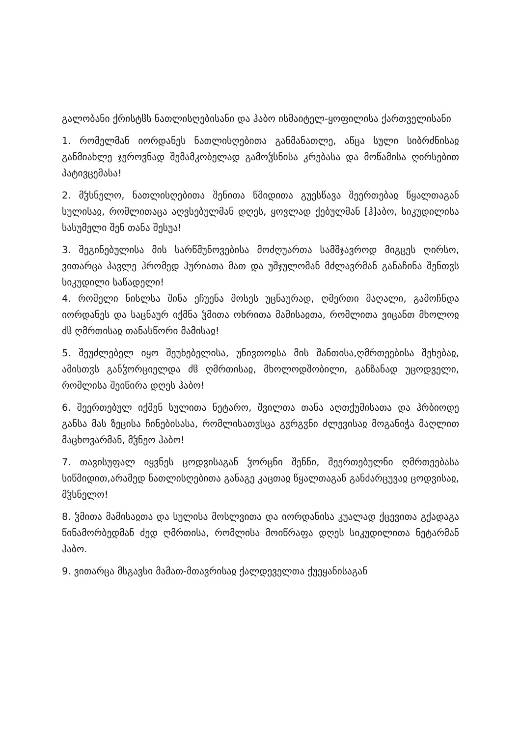გალობანი ქრისტჱს ნათლისღებისანი და ჰაბო ისმაიტელ-ყოფილისა ქართველისანი
1. რომელმან იორდანეს ნათლისღებითა განმანათლე, აწცა სული სიბრძნისაჲ განმიახლე ჯეროვნად შემამკობელად გამოჴსნისა კრებასა და მოწამისა ღირსებით პატივცემასა!
2. მჴსნელო, ნათლისღებითა შენითა წმიდითა გუესწავა შეერთებაჲ წყალთაგან სულისაჲ, რომლითაცა აღვსებულმან დღეს, ყოვლად ქებულმან [ჰ]აბო, სიკუდილისა სასუმელი შენ თანა შესუა!
3. შეგინებულისა მის სარწმუნოვებისა მოძღუართა სამშჯავროდ მიგცეს ღირსო, ვითარცა პავლე ჰრომედ ჰურიათა მათ და უშჯულომან მძლავრმან განაჩინა შენთჳს სიკუდილი საწადელი!
4. რომელი ნისლსა შინა ეჩუენა მოსეს უცნაურად, ღმერთი მაღალი, გამოჩნდა იორდანეს და საცნაურ იქმნა ჴმითა ოხრითა მამისაჲთა, რომლითა ვიცანთ მხოლოჲ ძჱ ღმრთისაჲ თანასწორი მამისაჲ!
5. შეუძლებელ იყო შეუხებელისა, უნივთოჲსა მის შანთისა,ღმრთეებისა შეხებაჲ, ამისთჳს განჴორციელდა ძჱ ღმრთისაჲ, მხოლოდშობილი, განზანად უცოდველი, რომლისა შეიწირა დღეს ჰაბო!
6. შეერთებულ იქმენ სულითა ნეტარო, შვილთა თანა აღთქუმისათა და ჰრბიოდე განსა მას ზეცისა ჩინებისასა, რომლისათჳსცა გჳრგჳნი ძლევისაჲ მოგანიჭა მაღლით მაცხოვარმან, მჴნეო ჰაბო!
7. თავისუფალ იყვნეს ცოდვისაგან ჴორცნი შენნი, შეერთებულნი ღმრთეებასა სიწმიდით,არამედ ნათლისღებითა განაგე კაცთაჲ წყალთაგან განძარცუვაჲ ცოდვისაჲ, მჴსნელო!
8. ჴმითა მამისაჲთა და სულისა მოსლვითა და იორდანისა კუალად ქცევითა გქადაგა წინამორბედმან ძედ ღმრთისა, რომლისა მოიწრაფა დღეს სიკუდილითა ნეტარმან ჰაბო.
9. ვითარცა მსგავსი მამათ-მთავრისაჲ ქალდეველთა ქუეყანისაგან